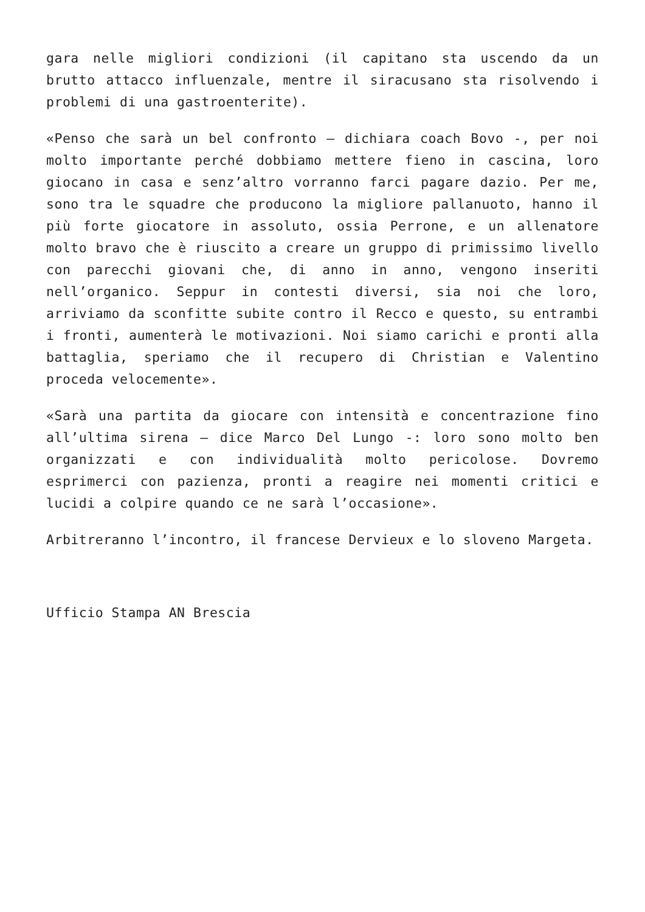gara nelle migliori condizioni (il capitano sta uscendo da un brutto attacco influenzale, mentre il siracusano sta risolvendo i problemi di una gastroenterite).
«Penso che sarà un bel confronto – dichiara coach Bovo -, per noi molto importante perché dobbiamo mettere fieno in cascina, loro giocano in casa e senz’altro vorranno farci pagare dazio. Per me, sono tra le squadre che producono la migliore pallanuoto, hanno il più forte giocatore in assoluto, ossia Perrone, e un allenatore molto bravo che è riuscito a creare un gruppo di primissimo livello con parecchi giovani che, di anno in anno, vengono inseriti nell’organico. Seppur in contesti diversi, sia noi che loro, arriviamo da sconfitte subite contro il Recco e questo, su entrambi i fronti, aumenterà le motivazioni. Noi siamo carichi e pronti alla battaglia, speriamo che il recupero di Christian e Valentino proceda velocemente».
«Sarà una partita da giocare con intensità e concentrazione fino all’ultima sirena – dice Marco Del Lungo -: loro sono molto ben organizzati e con individualità molto pericolose. Dovremo esprimerci con pazienza, pronti a reagire nei momenti critici e lucidi a colpire quando ce ne sarà l’occasione».
Arbitreranno l’incontro, il francese Dervieux e lo sloveno Margeta.
Ufficio Stampa AN Brescia